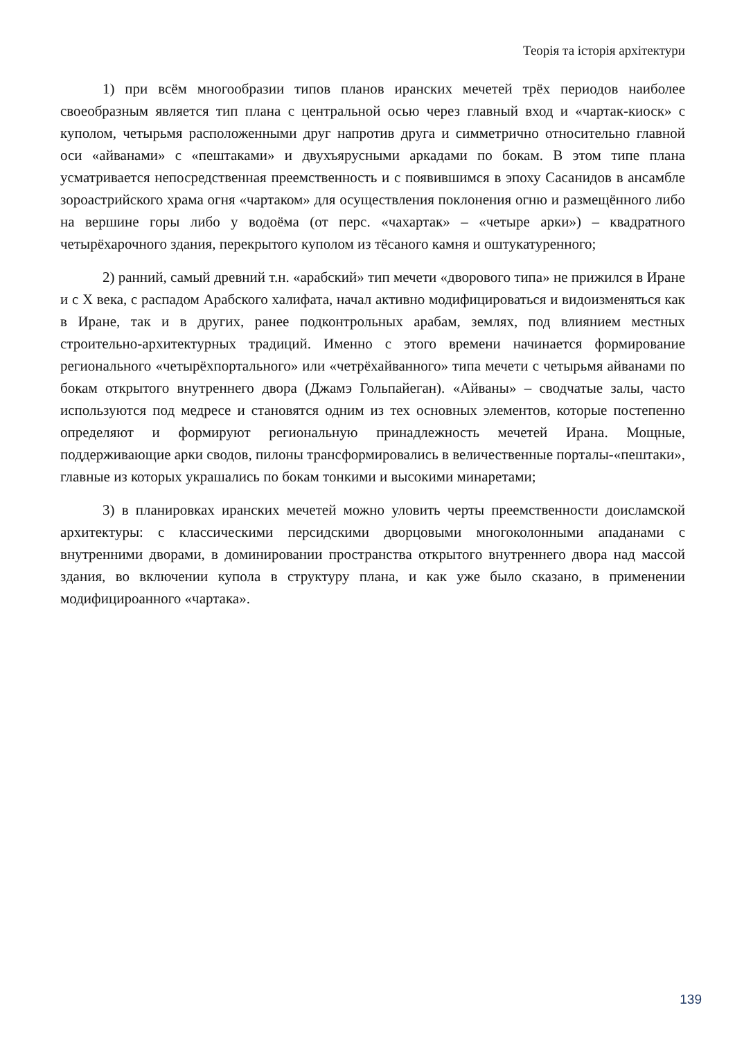Теорія та історія архітектури
1) при всём многообразии типов планов иранских мечетей трёх периодов наиболее своеобразным является тип плана с центральной осью через главный вход и «чартак-киоск» с куполом, четырьмя расположенными друг напротив друга и симметрично относительно главной оси «айванами» с «пештаками» и двухъярусными аркадами по бокам. В этом типе плана усматривается непосредственная преемственность и с появившимся в эпоху Сасанидов в ансамбле зороастрийского храма огня «чартаком» для осуществления поклонения огню и размещённого либо на вершине горы либо у водоёма (от перс. «чахартак» – «четыре арки») – квадратного четырёхарочного здания, перекрытого куполом из тёсаного камня и оштукатуренного;
2) ранний, самый древний т.н. «арабский» тип мечети «дворового типа» не прижился в Иране и с Х века, с распадом Арабского халифата, начал активно модифицироваться и видоизменяться как в Иране, так и в других, ранее подконтрольных арабам, землях, под влиянием местных строительно-архитектурных традиций. Именно с этого времени начинается формирование регионального «четырёхпортального» или «четрёхайванного» типа мечети с четырьмя айванами по бокам открытого внутреннего двора (Джамэ Гольпайеган). «Айваны» – сводчатые залы, часто используются под медресе и становятся одним из тех основных элементов, которые постепенно определяют и формируют региональную принадлежность мечетей Ирана. Мощные, поддерживающие арки сводов, пилоны трансформировались в величественные порталы-«пештаки», главные из которых украшались по бокам тонкими и высокими минаретами;
3) в планировках иранских мечетей можно уловить черты преемственности доисламской архитектуры: с классическими персидскими дворцовыми многоколонными ападанами с внутренними дворами, в доминировании пространства открытого внутреннего двора над массой здания, во включении купола в структуру плана, и как уже было сказано, в применении модифицироанного «чартака».
139